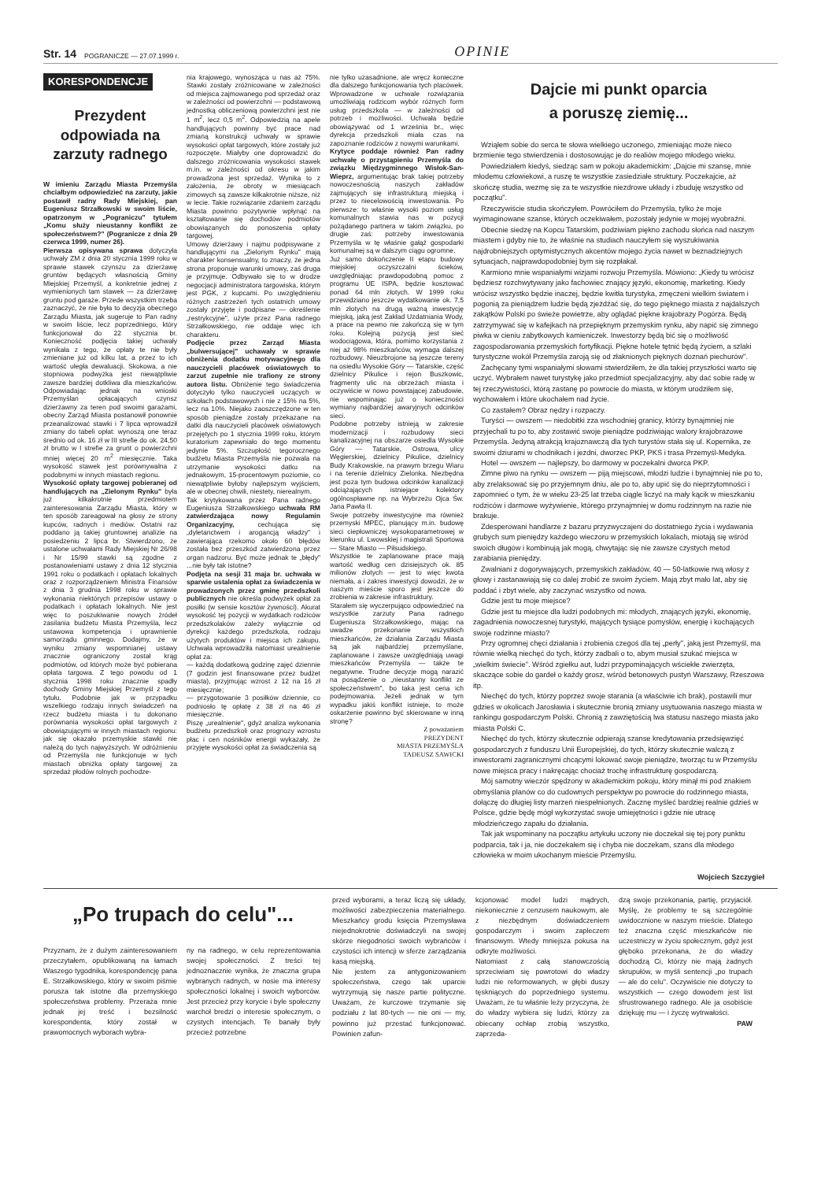Str. 14 POGRANICZE — 27.07.1999 r. OPINIE
KORESPONDENCJE
Prezydent odpowiada na zarzuty radnego
W imieniu Zarządu Miasta Przemyśla chciałbym odpowiedzieć na zarzuty, jakie postawił radny Rady Miejskiej, pan Eugeniusz Strzałkowski w swoim liście, opatrzonym w „Pograniczu" tytułem „Komu służy nieustanny konflikt ze społeczeństwem?" (Pogranicze z dnia 29 czerwca 1999, numer 26).
Pierwsza opisywana sprawa dotyczyła uchwały ZM z dnia 20 stycznia 1999 roku w sprawie stawek czynszu za dzierżawę gruntów będących własnością Gminy Miejskiej Przemyśl, a konkretnie jednej z wymienionych tam stawek — za dzierżawę gruntu pod garaże. Przede wszystkim trzeba zaznaczyć, że nie była to decyzja obecnego Zarządu Miasta, jak sugeruje to Pan radny w swoim liście, lecz poprzedniego, który funkcjonował do 22 stycznia br. Konieczność podjęcia takiej uchwały wynikała z tego, że opłaty te nie były zmieniane już od kilku lat, a przez to ich wartość uległa dewaluacji. Skokowa, a nie stopniowa podwyżka jest niewątpliwie zawsze bardziej dotkliwa dla mieszkańców. Odpowiadając jednak na wnioski Przemyślan opłacających czynsz dzierżawny za teren pod swoimi garażami, obecny Zarząd Miasta postanowił ponownie przeanalizować stawki i 7 lipca wprowadził zmiany do tabeli opłat: wynoszą one teraz średnio od ok. 16 zł w III strefie do ok. 24,50 zł brutto w I strefie za grunt o powierzchni mniej więcej 20 m<sup>2</sup> miesięcznie. Taka wysokość stawek jest porównywalna z podobnymi w innych miastach regionu.
Wysokość opłaty targowej pobieranej od handlujących na „Zielonym Rynku" była już kilkakrotnie przedmiotem zainteresowania Zarządu Miasta, który w ten sposób zareagował na głosy ze strony kupców, radnych i mediów. Ostatni raz poddano ją takiej gruntownej analizie na posiedzeniu 2 lipca br. Stwierdzono, że ustalone uchwałami Rady Miejskiej Nr 26/98 i Nr 15/99 stawki są zgodne z postanowieniami ustawy z dnia 12 stycznia 1991 roku o podatkach i opłatach lokalnych oraz z rozporządzeniem Ministra Finansów z dnia 3 grudnia 1998 roku w sprawie wykonania niektórych przepisów ustawy o podatkach i opłatach lokalnych. Nie jest więc to poszukiwanie nowych źródeł zasilania budżetu Miasta Przemyśla, lecz ustawowa kompetencja i uprawnienie samorządu gminnego. Dodajmy, że w wyniku zmiany wspomnianej ustawy znacznie ograniczony został krąg podmiotów, od których może być pobierana opłata targowa. Z tego powodu od 1 stycznia 1998 roku znacznie spadły dochody Gminy Miejskiej Przemyśl z tego tytułu. Podobnie jak w przypadku wszelkiego rodzaju innych świadczeń na rzecz budżetu miasta i tu dokonano porównania wysokości opłat targowych z obowiązującymi w innych miastach regionu: jak się okazało przemyskie stawki nie należą do tych najwyższych. W odróżnieniu od Przemyśla nie funkcjonuje w tych miastach obniżka opłaty targowej za sprzedaż płodów rolnych pochodze-
nia krajowego, wynosząca u nas aż 75%. Stawki zostały zróżnicowane w zależności od miejsca zajmowanego pod sprzedaż oraz w zależności od powierzchni — podstawową jednostką obliczeniową powierzchni jest nie 1 m<sup>2</sup>, lecz 0,5 m<sup>2</sup>. Odpowiedzią na apele handlujących powinny być prace nad zmianą konstrukcji uchwały w sprawie wysokości opłat targowych, które zostały już rozpoczęte. Miałyby one doprowadzić do dalszego zróżnicowania wysokości stawek m.in. w zależności od okresu w jakim prowadzona jest sprzedaż. Wynika to z założenia, że obroty w miesiącach zimowych są zawsze kilkakrotnie niższe, niż w lecie. Takie rozwiązanie zdaniem zarządu Miasta powinno pozytywnie wpłynąć na kształtowanie się dochodów podmiotów obowiązanych do ponoszenia opłaty targowej.
Umowy dzierżawy i najmu podpisywane z handlującymi na „Zielonym Rynku" mają charakter konsensualny, to znaczy, że jedna strona proponuje warunki umowy, zaś druga je przyjmuje. Odbywało się to w drodze negocjacji administratora targowiska, którym jest PGK, z kupcami. Po uwzględnieniu różnych zastrzeżeń tych ostatnich umowy zostały przyjęte i podpisane — określenie „restrykcyjne", użyte przez Pana radnego Strzałkowskiego, nie oddaje więc ich charakteru.
Podjęcie przez Zarząd Miasta „bulwersującej" uchawały w sprawie obniżenia dodatku motywacyjnego dla nauczycieli placówek oświatowych to zarzut zupełnie nie trafiony ze strony autora listu. Obniżenie tego świadczenia dotyczyło tylko nauczycieli uczących w szkołach podstawowych i nie z 15% na 5%, lecz na 10%. Niejako zaoszczędzone w ten sposób pieniądze zostały przekazane na datki dla nauczycieli placówek oświatowych przejętych po 1 stycznia 1999 roku, którym kuratorium zapewniało do tego momentu jedynie 5%. Szczupłość tegorocznego budżetu Miasta Przemyśla nie pozwala na utrzymanie wysokości datku na jednakowym, 15-procentowym poziomie, co niewątpliwie byłoby najlepszym wyjściem, ale w obecnej chwili, niestety, nierealnym.
Tak krytykowana przez Pana radnego Eugeniusza Strzałkowskiego uchwała RM zatwierdzająca nowy Regulamin Organizacyjny, cechująca się „dyletanctwem i arogancją władzy" i zawierająca rzekomo około 60 błędów została bez przeszkód zatwierdzona przez organ nadzoru. Być może jednak te „błędy" ...nie były tak istotne?
Podjęta na sesji 31 maja br. uchwała w sparwie ustalenia opłat za świadczenia w prowadzonych przez gminę przedszkoli publicznych nie określa podwyżek opłat za posiłki (w sensie kosztów żywności). Akurat wysokość tej pozycji w wydatkach rodziców przedszkolaków zależy wyłącznie od dyrekcji każdego przedszkola, rodzaju użytych produktów i miejsca ich zakupu. Uchwała wprowadziła natomiast urealnienie opłat za:
— każdą dodatkową godzinę zajęć dziennie (7 godzin jest finansowane przez budżet miasta), przyjmując wzrost z 12 na 16 zł miesięcznie;
— przygotowanie 3 posiłków dziennie, co podniosło tę opłatę z 38 zł na 46 zł miesięcznie.
Piszę „urealnienie", gdyż analiza wykonania budżetu przedszkoli oraz prognozy wzrostu płac i cen nośników energii wykazały, że przyjęte wysokości opłat za świadczenia są
nie tylko uzasadnione, ale wręcz konieczne dla dalszego funkcjonowania tych placówek. Wprowadzone w uchwale rozwiązania umożliwiają rodzicom wybór różnych form usług przedszkola — w zależności od potrzeb i możliwości. Uchwała będzie obowiązywać od 1 września br., więc dyrekcja przedszkoli miała czas na zapoznanie rodziców z nowymi warunkami.
Krytyce poddaje również Pan radny uchwałę o przystąpieniu Przemyśla do związku Międzygminnego Wisłok-San-Wieprz, argumentując brak takiej potrzeby nowoczesnością naszych zakładów zajmujących się infrastrukturą miejską i przez to niecelowością inwestowania. Po pierwsze: to właśnie wysoki poziom usług komunalnych stawia nas w pozycji pożądanego partnera w takim związku, po drugie zaś: potrzeby inwestowania Przemyśla w tę właśnie gałąź gospodarki komunalnej są w dalszym ciągu ogromne.
Już samo dokończenie II etapu budowy miejskiej oczyszczalni ścieków, uwzględniając prawdopodobną pomoc z programu UE ISPA, będzie kosztować ponad 64 mln złotych. W 1999 roku przewidziano jeszcze wydatkowanie ok. 7,5 mln złotych na drugą ważną inwestycję miejską, jaką jest Zakład Uzdatniania Wody, a prace na pewno nie zakończą się w tym roku. Kolejną pozycją jest sieć wodociągowa, która, pomimo korzystania z niej aż 98% mieszkańców, wymaga dalszej rozbudowy. Nieuzbrojone są jeszcze tereny na osiedlu Wysokie Góry — Tatarskie, część dzielnicy Pikulice i rejon Buszkowic, fragmenty ulic na obrzeżach miasta i oczywiście w nowo powstającej zabudowie, nie wspominając już o konieczności wymiany najbardziej awaryjnych odcinków sieci.
Podobne potrzeby istnieją w zakresie modernizacji i rozbudowy sieci kanalizacyjnej na obszarze osiedla Wysokie Góry — Tatarskie, Ostrowa, ulicy Węgierskiej, dzielnicy Pikulice, dzielnicy Budy Krakowskie, na prawym brzegu Wiaru i na terenie dzielnicy Zielonka. Niezbędna jest poza tym budowa odcinków kanalizacji odciążających istniejące kolektory ogólnospławne np. na Wybrzeżu Ojca Św. Jana Pawła II.
Swoje potrzeby inwestycyjne ma również przemyski MPEC, planujący m.in. budowę sieci ciepłowniczej wysokoparametrowej w kierunku ul. Lwowskiej i magistrali Sportowa — Stare Miasto — Piłsudskiego.
Wszystkie te zaplanowane prace mają wartość według cen dzisiejszych ok. 85 milionów złotych — jest to więc kwota niemała, a i zakres inwestycji dowodzi, że w naszym mieście sporo jest jeszcze do zrobienia w zakresie infrastruktury.
Starałem się wyczerpująco odpowiedzieć na wszystkie zarzuty Pana radnego Eugeniusza Strzałkowskiego, mając na uwadze przekonanie wszystkich mieszkańców, że działania Zarządu Miasta są jak najbardziej przemyślane, zaplanowane i zawsze uwzględniają uwagi mieszkańców Przemyśla — także te negatywne. Trudne decyzje mogą narazić na posądzenie o „nieustanny konflikt ze społeczeństwem", bo taka jest cena ich podejmowania. Jeżeli jednak w tym wypadku jakiś konflikt istnieje, to może oskarżenie powinno być skierowane w inną stronę?
Z poważaniem
PREZYDENT
MIASTA PRZEMYŚLA
TADEUSZ SAWICKI
Dajcie mi punkt oparcia
a poruszę ziemię...
Wziąłem sobie do serca te słowa wielkiego uczonego, zmieniając może nieco brzmienie tego stwierdzenia i dostosowując je do realiów mojego młodego wieku.
Powiedziałem kiedyś, siedząc sam w pokoju akademickim: „Dajcie mi szansę, mnie młodemu człowiekowi, a ruszę te wszystkie zasiedziałe struktury. Poczekajcie, aż skończę studia, wezmę się za te wszystkie niezdrowe układy i zbuduję wszystko od początku".
Rzeczywiście studia skończyłem. Powróciłem do Przemyśla, tylko że moje wyimaginowane szanse, których oczekiwałem, pozostały jedynie w mojej wyobraźni.
Obecnie siedzę na Kopcu Tatarskim, podziwiam piękno zachodu słońca nad naszym miastem i gdyby nie to, że właśnie na studiach nauczyłem się wyszukiwania najdrobniejszych optymistycznych akcentów mojego życia nawet w beznadziejnych sytuacjach, najprawdopodobniej bym się rozpłakał.
Karmiono mnie wspaniałymi wizjami rozwoju Przemyśla. Mówiono: „Kiedy tu wrócisz będziesz rozchwytywany jako fachowiec znający języki, ekonomię, marketing. Kiedy wrócisz wszystko będzie inaczej, będzie kwitła turystyka, zmęczeni wielkim światem i pogonią za pieniądzem ludzie będą zjeżdżać się, do tego pięknego miasta z najdalszych zakątków Polski po świeże powietrze, aby oglądać piękne krajobrazy Pogórza. Będą zatrzymywać się w kafejkach na przepięknym przemyskim rynku, aby napić się zimnego piwka w cieniu zabytkowych kamieniczek. Inwestorzy będą bić się o możliwość zagospodarowania przemyskich fortyfikacji. Piękne hotele tętnić będą życiem, a szlaki turystyczne wokół Przemyśla zaroją się od złaknionych pięknych doznań piechurów".
Zachęcany tymi wspaniałymi słowami stwierdziłem, że dla takiej przyszłości warto się uczyć. Wybrałem nawet turystykę jako przedmiot specjalizacyjny, aby dać sobie radę w tej rzeczywistości, którą zastanę po powrocie do miasta, w którym urodziłem się, wychowałem i które ukochałem nad życie.
Co zastałem? Obraz nędzy i rozpaczy.
Turyści — owszem — niedobitki zza wschodniej granicy, którzy bynajmniej nie przyjechali tu po to, aby zostawić swoje pieniądze podziwiając walory krajobrazowe Przemyśla. Jedyną atrakcją krajoznawczą dla tych turystów stała się ul. Kopernika, ze swoimi dziurami w chodnikach i jezdni, dworzec PKP, PKS i trasa Przemyśl-Medyka.
Hotel — owszem — najlepszy, bo darmowy w poczekalni dworca PKP.
Zimne piwo na rynku — owszem — piją miejscowi, młodzi ludzie i bynajmniej nie po to, aby zrelaksować się po przyjemnym dniu, ale po to, aby upić się do nieprzytomności i zapomnieć o tym, że w wieku 23-25 lat trzeba ciągle liczyć na mały kącik w mieszkaniu rodziców i darmowe wyżywienie, którego przynajmniej w domu rodzinnym na razie nie brakuje.
Zdesperowani handlarze z bazaru przyzwyczajeni do dostatniego życia i wydawania grubych sum pieniędzy każdego wieczoru w przemyskich lokalach, miotają się wśród swoich długów i kombinują jak mogą, chwytając się nie zawsze czystych metod zarabiania pieniędzy.
Zwalniani z dogorywających, przemyskich zakładów, 40 — 50-latkowie rwą włosy z głowy i zastanawiają się co dalej zrobić ze swoim życiem. Mają zbyt mało lat, aby się poddać i zbyt wiele, aby zaczynać wszystko od nowa.
Gdzie jest tu moje miejsce?
Gdzie jest tu miejsce dla ludzi podobnych mi: młodych, znających języki, ekonomię, zagadnienia nowoczesnej turystyki, mających tysiące pomysłów, energię i kochających swoje rodzinne miasto?
Przy ogromnej chęci działania i zrobienia czegoś dla tej „perły", jaką jest Przemyśl, ma równie wielką niechęć do tych, którzy zadbali o to, abym musiał szukać miejsca w „wielkim świecie". Wśród zgiełku aut, ludzi przypominających wściekłe zwierzęta, skaczące sobie do gardeł o każdy grosz, wśród betonowych pustyń Warszawy, Rzeszowa itp.
Niechęć do tych, którzy poprzez swoje starania (a właściwie ich brak), postawili mur gdzieś w okolicach Jarosławia i skutecznie bronią zmiany usytuowania naszego miasta w rankingu gospodarczym Polski. Chronią z zawziętością lwa statusu naszego miasta jako miasta Polski C.
Niechęć do tych, którzy skutecznie odpierają szanse kredytowania przedsięwzięć gospodarczych z funduszu Unii Europejskiej, do tych, którzy skutecznie walczą z inwestorami zagranicznymi chcącymi lokować swoje pieniądze, tworząc tu w Przemyślu nowe miejsca pracy i nakręcając chociaż trochę infrastrukturę gospodarczą.
Mój samotny wieczór spędzony w akademickim pokoju, który minął mi pod znakiem obmyślania planów co do cudownych perspektyw po powrocie do rodzinnego miasta, dołączę do długiej listy marzeń niespełnionych. Zacznę myśleć bardziej realnie gdzieś w Polsce, gdzie będę mógł wykorzystać swoje umiejętności i gdzie nie utracę młodzieńczego zapału do działania.
Tak jak wspominany na początku artykułu uczony nie doczekał się tej pory punktu podparcia, tak i ja, nie doczekałem się i chyba nie doczekam, szans dla młodego człowieka w moim ukochanym mieście Przemyślu.
Wojciech Szczygieł
„Po trupach do celu"...
Przyznam, że z dużym zainteresowaniem przeczytałem, opublikowaną na łamach Waszego tygodnika, korespondencję pana E. Strzałkowskiego, który w swoim piśmie porusza tak istotne dla przemyskiego społeczeństwa problemy. Przeraża mnie jednak jej treść i bezsilność korespondenta, który został w prawomocnych wyborach wybra-
ny na radnego, w celu reprezentowania swojej społeczności. Z treści tej jednoznacznie wynika, że znaczna grupa wybranych radnych, w nosie ma interesy społeczności lokalnej i swoich wyborców. Jest przecież przy korycie i byle społeczny warchoł bredzi o interesie społecznym, o czystych intencjach. Te banały były przecież potrzebne
przed wyborami, a teraz liczą się układy, możliwości zabezpieczenia materialnego. Mieszkańcy grodu księcia Przemysława niejednokrotnie doświadczyli na swojej skórze niegodności swoich wybrańców i czystości ich intencji w sferze zarządzania kasą miejską.
Nie jestem za antygonizowaniem społeczeństwa, czego tak uparcie wytrzymują się nasze partie polityczne. Uważam, że kurczowe trzymanie się podziału z lat 80-tych — nie oni — my, powinno już przestać funkcjonować. Powinien zafun-
kcjonować model ludzi mądrych, niekoniecznie z cenzusem naukowym, ale z niezbędnym doświadczeniem gospodarczym i swoim zapleczem finansowym. Wtedy mniejsza pokusa na odkryte możliwości.
Natomiast z całą stanowczością sprzeciwiam się powrotowi do władzy ludzi nie reformowanych, w głębi duszy tęskniących do poprzedniego systemu. Uważam, że tu właśnie leży przyczyna, że do władzy wybiera się ludzi, którzy za obiecany ochłap zrobią wszystko, zaprzeda-
dzą swoje przekonania, partię, przyjaciół. Myślę, że problemy te są szczególnie uwidocznione w naszym mieście. Dlatego też znaczna część mieszkańców nie uczestniczy w życiu społecznym, gdyż jest głęboko przekonana, że do władzy dochodzą Ci, którzy nie mają żadnych skrupułów, w myśli sentencji „po trupach — ale do celu". Oczywiście nie dotyczy to wszystkich — czego dowodem jest list sfrustrowanego radnego. Ale ja osobiście dziękuję mu — i życzę wytrwałości.
PAW